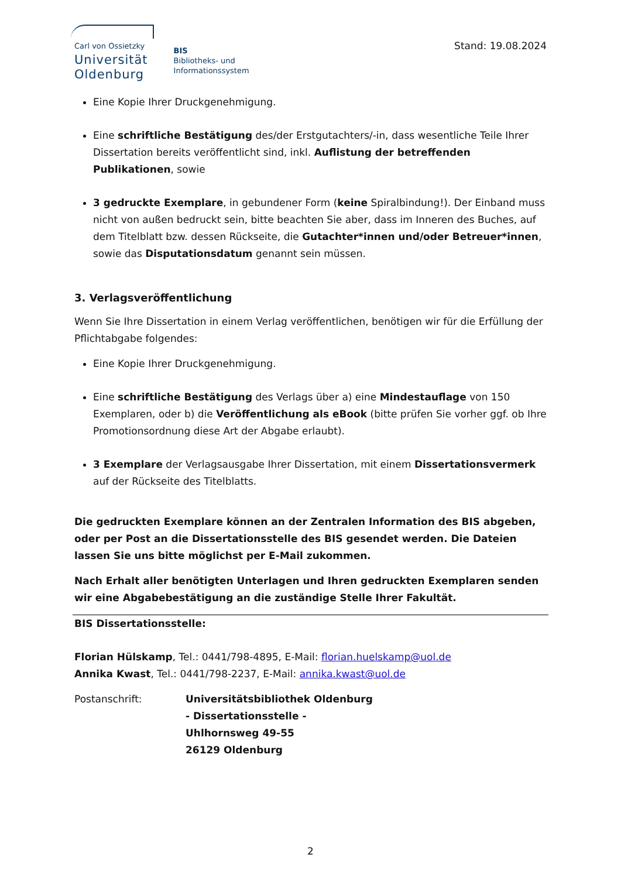Carl von Ossietzky
Universität
Oldenburg
BIS
Bibliotheks- und
Informationssystem
Stand: 19.08.2024
Eine Kopie Ihrer Druckgenehmigung.
Eine schriftliche Bestätigung des/der Erstgutachters/-in, dass wesentliche Teile Ihrer Dissertation bereits veröffentlicht sind, inkl. Auflistung der betreffenden Publikationen, sowie
3 gedruckte Exemplare, in gebundener Form (keine Spiralbindung!). Der Einband muss nicht von außen bedruckt sein, bitte beachten Sie aber, dass im Inneren des Buches, auf dem Titelblatt bzw. dessen Rückseite, die Gutachter*innen und/oder Betreuer*innen, sowie das Disputationsdatum genannt sein müssen.
3. Verlagsveröffentlichung
Wenn Sie Ihre Dissertation in einem Verlag veröffentlichen, benötigen wir für die Erfüllung der Pflichtabgabe folgendes:
Eine Kopie Ihrer Druckgenehmigung.
Eine schriftliche Bestätigung des Verlags über a) eine Mindestauflage von 150 Exemplaren, oder b) die Veröffentlichung als eBook (bitte prüfen Sie vorher ggf. ob Ihre Promotionsordnung diese Art der Abgabe erlaubt).
3 Exemplare der Verlagsausgabe Ihrer Dissertation, mit einem Dissertationsvermerk auf der Rückseite des Titelblatts.
Die gedruckten Exemplare können an der Zentralen Information des BIS abgeben, oder per Post an die Dissertationsstelle des BIS gesendet werden. Die Dateien lassen Sie uns bitte möglichst per E-Mail zukommen.
Nach Erhalt aller benötigten Unterlagen und Ihren gedruckten Exemplaren senden wir eine Abgabebestätigung an die zuständige Stelle Ihrer Fakultät.
BIS Dissertationsstelle:
Florian Hülskamp, Tel.: 0441/798-4895, E-Mail: florian.huelskamp@uol.de
Annika Kwast, Tel.: 0441/798-2237, E-Mail: annika.kwast@uol.de
Postanschrift: Universitätsbibliothek Oldenburg
- Dissertationsstelle -
Uhlhornsweg 49-55
26129 Oldenburg
2